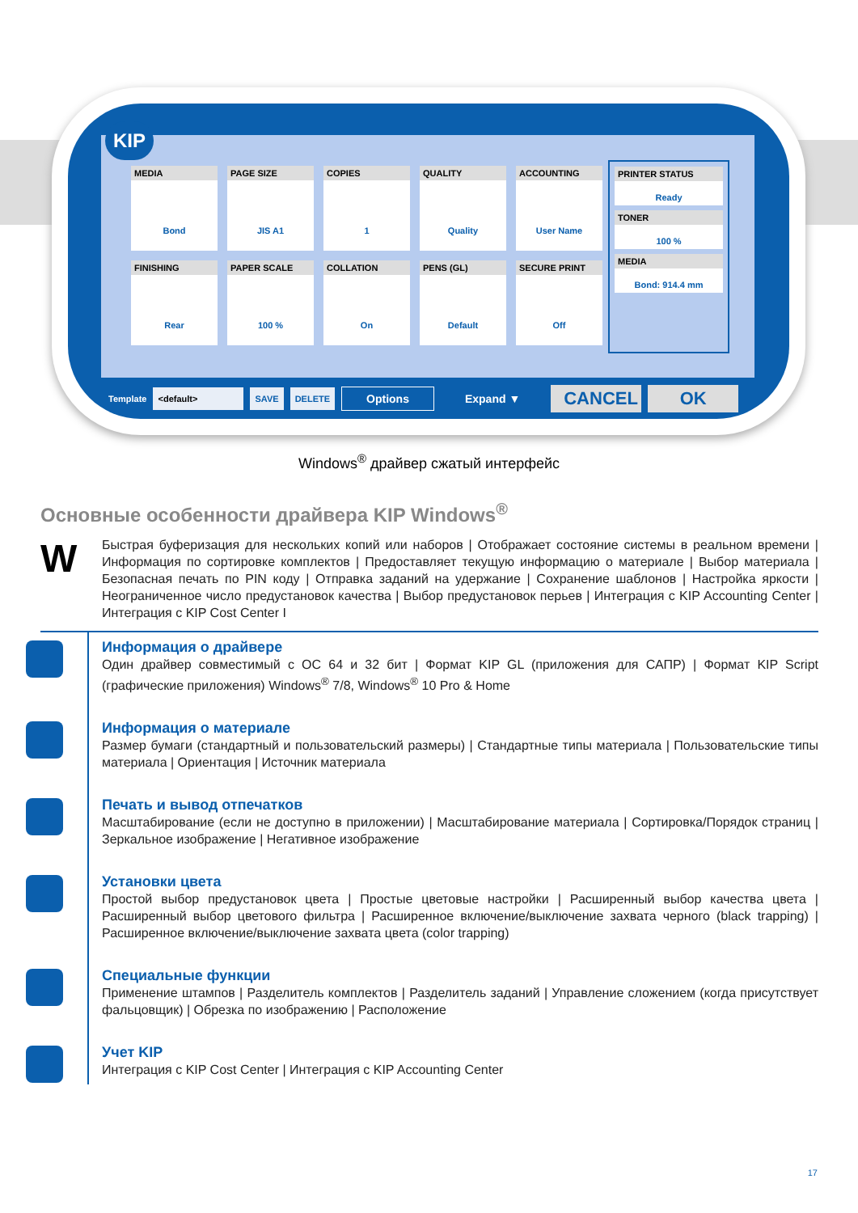KIP
MEDIA
Bond
PAGE SIZE
JIS A1
COPIES
1
QUALITY
Quality
ACCOUNTING
User Name
FINISHING
Rear
PAPER SCALE
100 %
COLLATION
On
PENS (GL)
Default
SECURE PRINT
Off
PRINTER STATUS
Ready
TONER
100 %
MEDIA
Bond: 914.4 mm
Template <default> SAVE DELETE Options Expand ▼ CANCEL OK
Windows<sup>®</sup> драйвер сжатый интерфейс
Основные особенности драйвера KIP Windows<sup>®</sup>
W
Быстрая буферизация для нескольких копий или наборов | Отображает состояние системы в реальном времени | Информация по сортировке комплектов | Предоставляет текущую информацию о материале | Выбор материала | Безопасная печать по PIN коду | Отправка заданий на удержание | Сохранение шаблонов | Настройка яркости | Неограниченное число предустановок качества | Выбор предустановок перьев | Интеграция с KIP Accounting Center | Интеграция с KIP Cost Center I
Информация о драйвере
Один драйвер совместимый с ОС 64 и 32 бит | Формат KIP GL (приложения для САПР) | Формат KIP Script (графические приложения) Windows<sup>®</sup> 7/8, Windows<sup>®</sup> 10 Pro & Home
Информация о материале
Размер бумаги (стандартный и пользовательский размеры) | Стандартные типы материала | Пользовательские типы материала | Ориентация | Источник материала
Печать и вывод отпечатков
Масштабирование (если не доступно в приложении) | Масштабирование материала | Сортировка/Порядок страниц | Зеркальное изображение | Негативное изображение
Установки цвета
Простой выбор предустановок цвета | Простые цветовые настройки | Расширенный выбор качества цвета | Расширенный выбор цветового фильтра | Расширенное включение/выключение захвата черного (black trapping) | Расширенное включение/выключение захвата цвета (color trapping)
Специальные функции
Применение штампов | Разделитель комплектов | Разделитель заданий | Управление сложением (когда присутствует фальцовщик) | Обрезка по изображению | Расположение
Учет KIP
Интеграция с KIP Cost Center | Интеграция с KIP Accounting Center
17